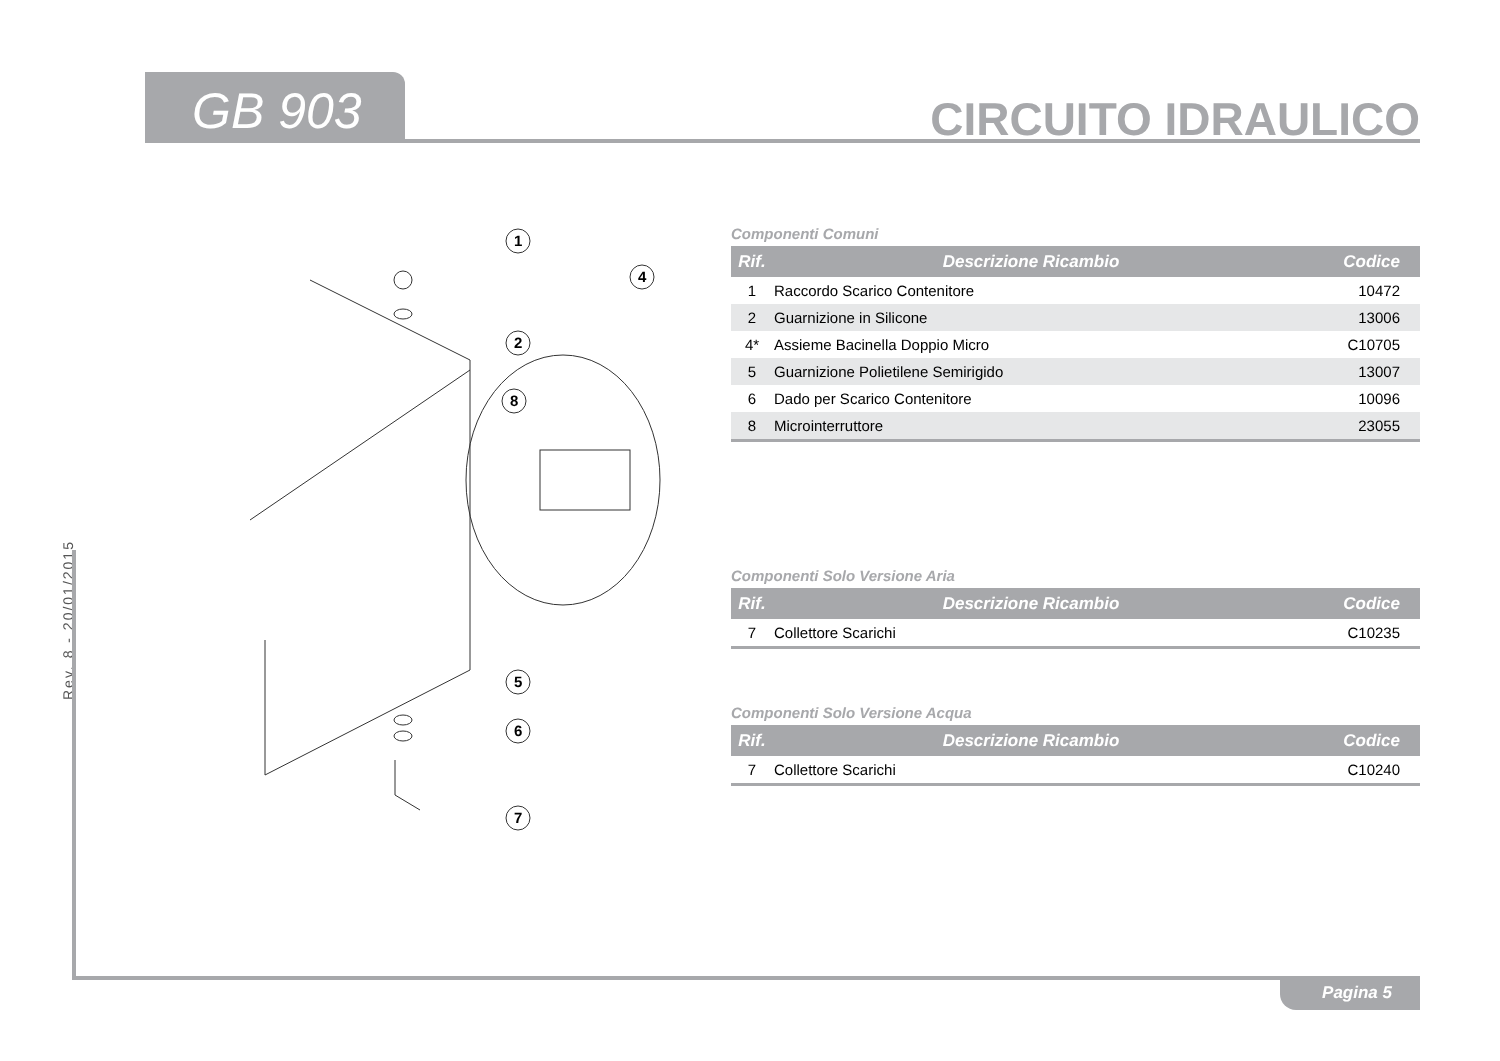GB 903 CIRCUITO IDRAULICO
Rev. 8 - 20/01/2015
1
2
4
8
5
6
7
Componenti Comuni
| Rif. | Descrizione Ricambio | Codice |
| --- | --- | --- |
| 1 | Raccordo Scarico Contenitore | 10472 |
| 2 | Guarnizione in Silicone | 13006 |
| 4* | Assieme Bacinella Doppio Micro | C10705 |
| 5 | Guarnizione Polietilene Semirigido | 13007 |
| 6 | Dado per Scarico Contenitore | 10096 |
| 8 | Microinterruttore | 23055 |
Componenti Solo Versione Aria
| Rif. | Descrizione Ricambio | Codice |
| --- | --- | --- |
| 7 | Collettore Scarichi | C10235 |
Componenti Solo Versione Acqua
| Rif. | Descrizione Ricambio | Codice |
| --- | --- | --- |
| 7 | Collettore Scarichi | C10240 |
Pagina 5